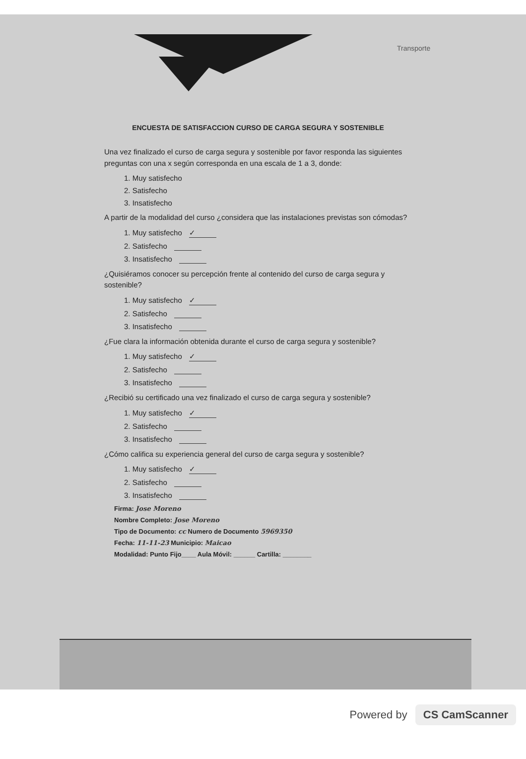Transporte
ENCUESTA DE SATISFACCION CURSO DE CARGA SEGURA Y SOSTENIBLE
Una vez finalizado el curso de carga segura y sostenible por favor responda las siguientes preguntas con una x según corresponda en una escala de 1 a 3, donde:
1. Muy satisfecho
2. Satisfecho
3. Insatisfecho
A partir de la modalidad del curso ¿considera que las instalaciones previstas son cómodas?
1. Muy satisfecho ✓
2. Satisfecho
3. Insatisfecho
¿Quisiéramos conocer su percepción frente al contenido del curso de carga segura y sostenible?
1. Muy satisfecho ✓
2. Satisfecho
3. Insatisfecho
¿Fue clara la información obtenida durante el curso de carga segura y sostenible?
1. Muy satisfecho ✓
2. Satisfecho
3. Insatisfecho
¿Recibió su certificado una vez finalizado el curso de carga segura y sostenible?
1. Muy satisfecho ✓
2. Satisfecho
3. Insatisfecho
¿Cómo califica su experiencia general del curso de carga segura y sostenible?
1. Muy satisfecho ✓
2. Satisfecho
3. Insatisfecho
Firma: Jose Moreno
Nombre Completo: Jose Moreno
Tipo de Documento: cc Numero de Documento 5969350
Fecha: 11-11-23 Municipio: Maicao
Modalidad: Punto Fijo____ Aula Móvil: ______ Cartilla: ________
Powered by CS CamScanner